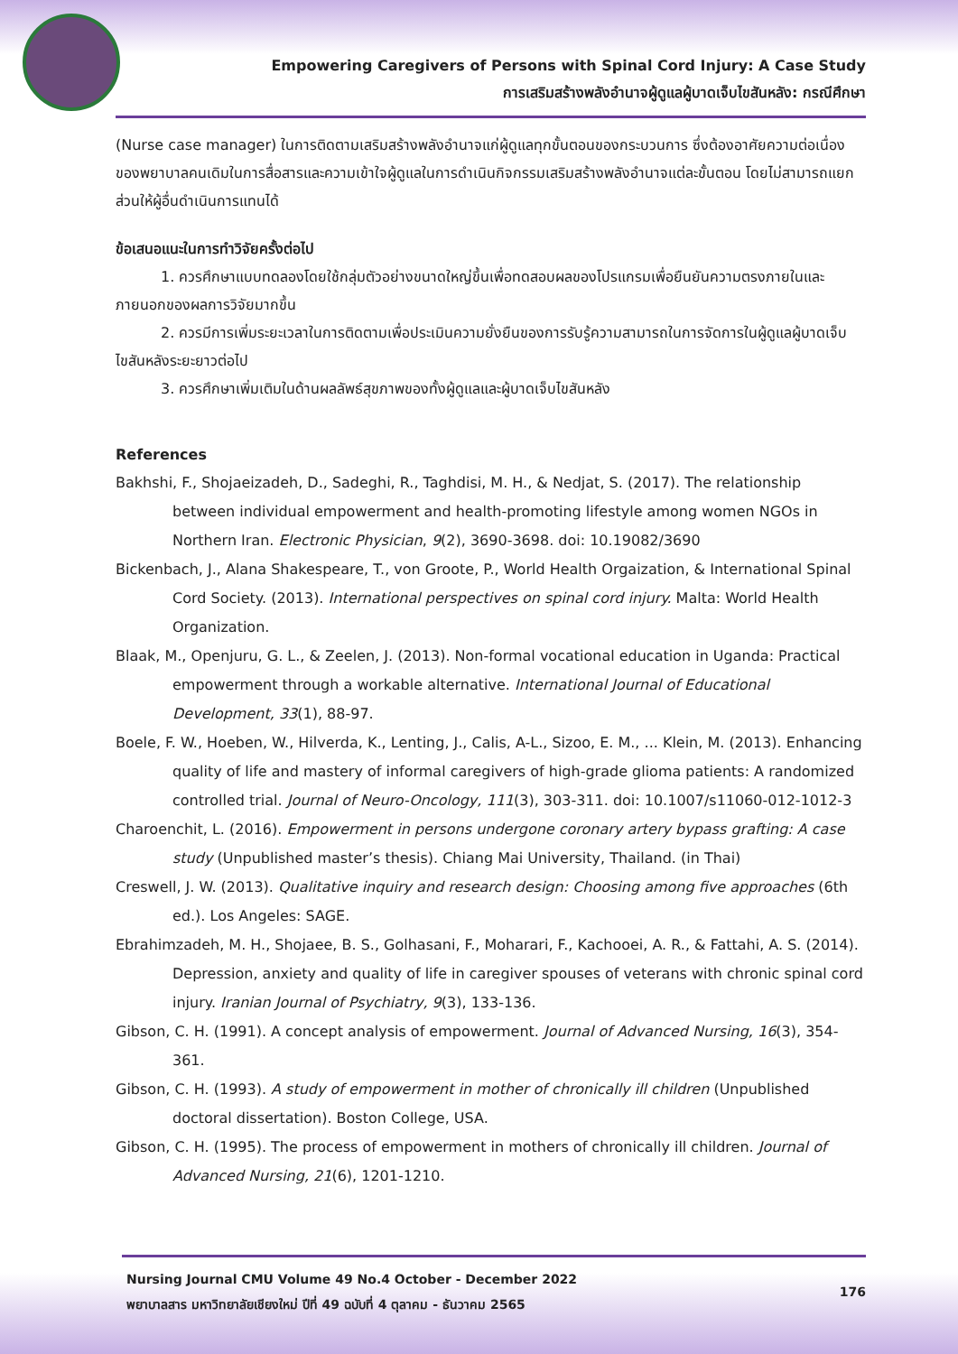Empowering Caregivers of Persons with Spinal Cord Injury: A Case Study
การเสริมสร้างพลังอำนาจผู้ดูแลผู้บาดเจ็บไขสันหลัง: กรณีศึกษา
(Nurse case manager) ในการติดตามเสริมสร้างพลังอำนาจแก่ผู้ดูแลทุกขั้นตอนของกระบวนการ ซึ่งต้องอาศัยความต่อเนื่องของพยาบาลคนเดิมในการสื่อสารและความเข้าใจผู้ดูแลในการดำเนินกิจกรรมเสริมสร้างพลังอำนาจแต่ละขั้นตอน โดยไม่สามารถแยกส่วนให้ผู้อื่นดำเนินการแทนได้
ข้อเสนอแนะในการทำวิจัยครั้งต่อไป
1. ควรศึกษาแบบทดลองโดยใช้กลุ่มตัวอย่างขนาดใหญ่ขึ้นเพื่อทดสอบผลของโปรแกรมเพื่อยืนยันความตรงภายในและภายนอกของผลการวิจัยมากขึ้น
2. ควรมีการเพิ่มระยะเวลาในการติดตามเพื่อประเมินความยั่งยืนของการรับรู้ความสามารถในการจัดการในผู้ดูแลผู้บาดเจ็บไขสันหลังระยะยาวต่อไป
3. ควรศึกษาเพิ่มเติมในด้านผลลัพธ์สุขภาพของทั้งผู้ดูแลและผู้บาดเจ็บไขสันหลัง
References
Bakhshi, F., Shojaeizadeh, D., Sadeghi, R., Taghdisi, M. H., & Nedjat, S. (2017). The relationship between individual empowerment and health-promoting lifestyle among women NGOs in Northern Iran. Electronic Physician, 9(2), 3690-3698. doi: 10.19082/3690
Bickenbach, J., Alana Shakespeare, T., von Groote, P., World Health Orgaization, & International Spinal Cord Society. (2013). International perspectives on spinal cord injury. Malta: World Health Organization.
Blaak, M., Openjuru, G. L., & Zeelen, J. (2013). Non-formal vocational education in Uganda: Practical empowerment through a workable alternative. International Journal of Educational Development, 33(1), 88-97.
Boele, F. W., Hoeben, W., Hilverda, K., Lenting, J., Calis, A-L., Sizoo, E. M., ... Klein, M. (2013). Enhancing quality of life and mastery of informal caregivers of high-grade glioma patients: A randomized controlled trial. Journal of Neuro-Oncology, 111(3), 303-311. doi: 10.1007/s11060-012-1012-3
Charoenchit, L. (2016). Empowerment in persons undergone coronary artery bypass grafting: A case study (Unpublished master’s thesis). Chiang Mai University, Thailand. (in Thai)
Creswell, J. W. (2013). Qualitative inquiry and research design: Choosing among five approaches (6th ed.). Los Angeles: SAGE.
Ebrahimzadeh, M. H., Shojaee, B. S., Golhasani, F., Moharari, F., Kachooei, A. R., & Fattahi, A. S. (2014). Depression, anxiety and quality of life in caregiver spouses of veterans with chronic spinal cord injury. Iranian Journal of Psychiatry, 9(3), 133-136.
Gibson, C. H. (1991). A concept analysis of empowerment. Journal of Advanced Nursing, 16(3), 354-361.
Gibson, C. H. (1993). A study of empowerment in mother of chronically ill children (Unpublished doctoral dissertation). Boston College, USA.
Gibson, C. H. (1995). The process of empowerment in mothers of chronically ill children. Journal of Advanced Nursing, 21(6), 1201-1210.
Nursing Journal CMU Volume 49 No.4 October - December 2022
พยาบาลสาร มหาวิทยาลัยเชียงใหม่ ปีที่ 49 ฉบับที่ 4 ตุลาคม - ธันวาคม 2565
176